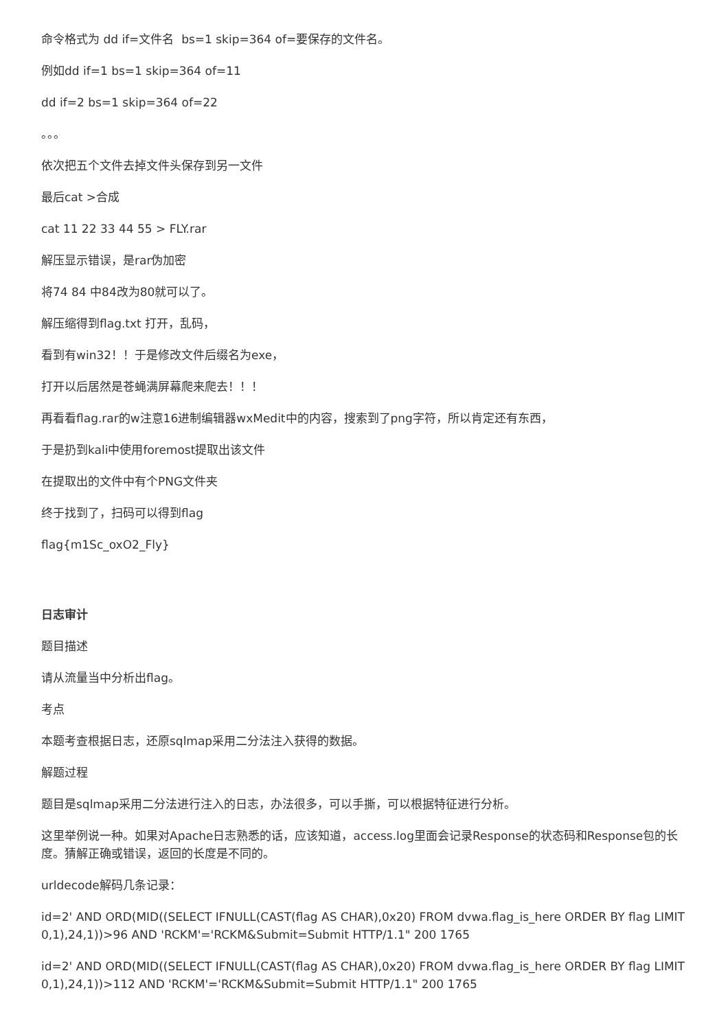命令格式为 dd if=文件名 bs=1 skip=364 of=要保存的文件名。
例如dd if=1 bs=1 skip=364 of=11
dd if=2 bs=1 skip=364 of=22
。。。
依次把五个文件去掉文件头保存到另一文件
最后cat >合成
cat 11 22 33 44 55 > FLY.rar
解压显示错误，是rar伪加密
将74 84 中84改为80就可以了。
解压缩得到flag.txt 打开，乱码，
看到有win32！！于是修改文件后缀名为exe，
打开以后居然是苍蝇满屏幕爬来爬去！！！
再看看flag.rar的w注意16进制编辑器wxMedit中的内容，搜索到了png字符，所以肯定还有东西，
于是扔到kali中使用foremost提取出该文件
在提取出的文件中有个PNG文件夹
终于找到了，扫码可以得到flag
flag{m1Sc_oxO2_Fly}
日志审计
题目描述
请从流量当中分析出flag。
考点
本题考查根据日志，还原sqlmap采用二分法注入获得的数据。
解题过程
题目是sqlmap采用二分法进行注入的日志，办法很多，可以手撕，可以根据特征进行分析。
这里举例说一种。如果对Apache日志熟悉的话，应该知道，access.log里面会记录Response的状态码和Response包的长度。猜解正确或错误，返回的长度是不同的。
urldecode解码几条记录：
id=2' AND ORD(MID((SELECT IFNULL(CAST(flag AS CHAR),0x20) FROM dvwa.flag_is_here ORDER BY flag LIMIT 0,1),24,1))>96 AND 'RCKM'='RCKM&Submit=Submit HTTP/1.1" 200 1765
id=2' AND ORD(MID((SELECT IFNULL(CAST(flag AS CHAR),0x20) FROM dvwa.flag_is_here ORDER BY flag LIMIT 0,1),24,1))>112 AND 'RCKM'='RCKM&Submit=Submit HTTP/1.1" 200 1765